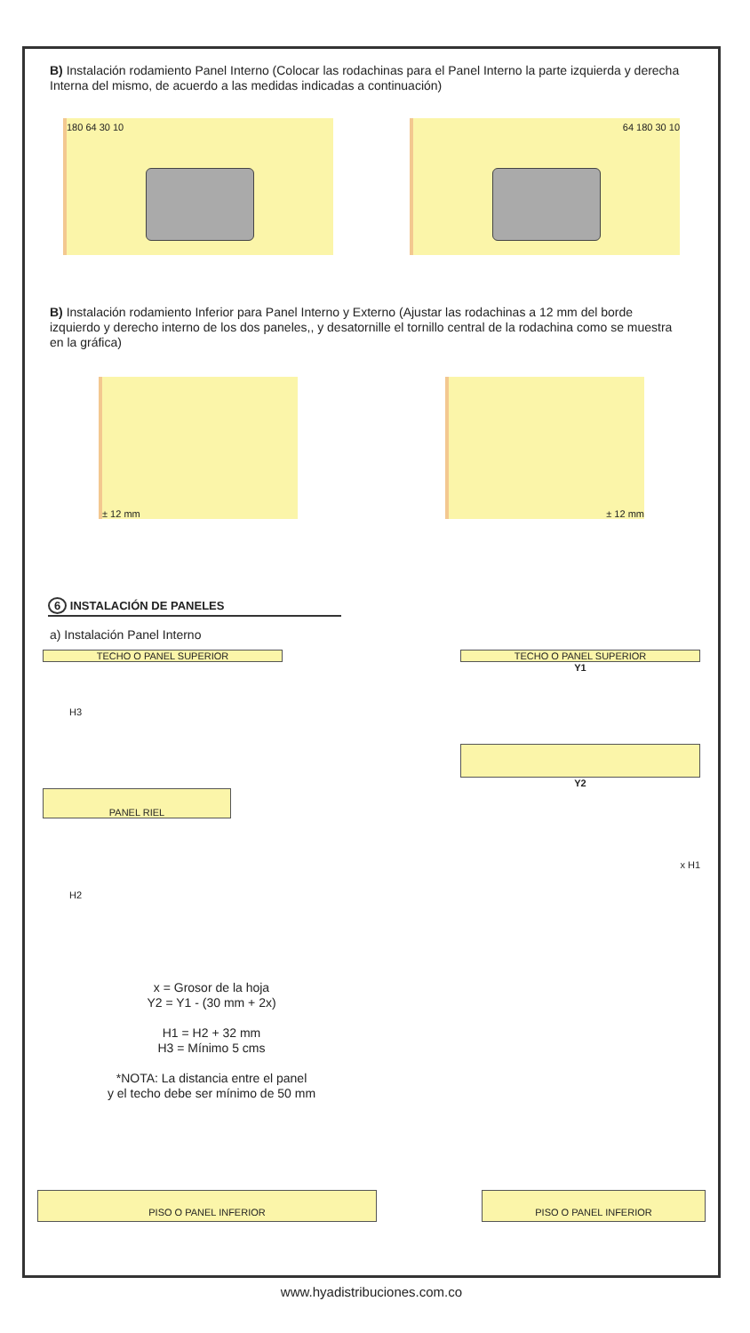B) Instalación rodamiento Panel Interno (Colocar las rodachinas para el Panel Interno la parte izquierda y derecha Interna del mismo, de acuerdo a las medidas indicadas a continuación)
180 64 30 10 64 180 30 10
B) Instalación rodamiento Inferior para Panel Interno y Externo (Ajustar las rodachinas a 12 mm del borde izquierdo y derecho interno de los dos paneles,, y desatornille el tornillo central de la rodachina como se muestra en la gráfica)
± 12 mm ± 12 mm
6 INSTALACIÓN DE PANELES
a) Instalación Panel Interno
TECHO O PANEL SUPERIOR
H3
PANEL RIEL
H2
TECHO O PANEL SUPERIOR
Y1
Y2
x H1
x = Grosor de la hoja
Y2 = Y1 - (30 mm + 2x)
H1 = H2 + 32 mm
H3 = Mínimo 5 cms
*NOTA: La distancia entre el panel
y el techo debe ser mínimo de 50 mm
PISO O PANEL INFERIOR PISO O PANEL INFERIOR
www.hyadistribuciones.com.co